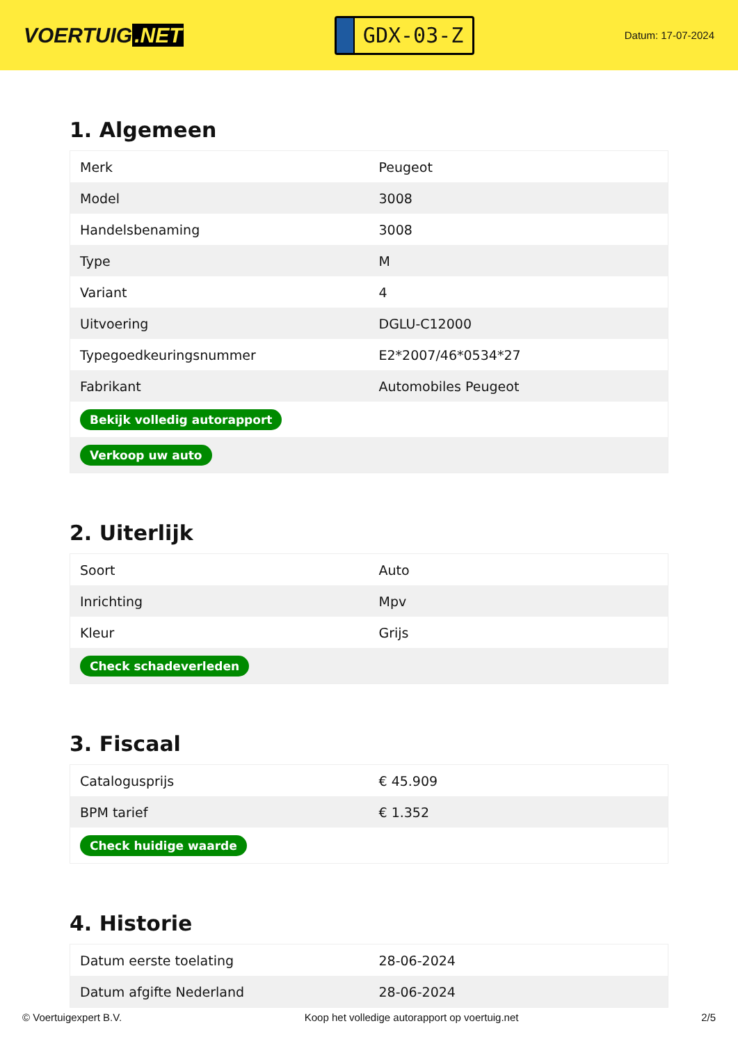VOERTUIG.NET
GDX-03-Z
Datum: 17-07-2024
1. Algemeen
| Merk | Peugeot |
| Model | 3008 |
| Handelsbenaming | 3008 |
| Type | M |
| Variant | 4 |
| Uitvoering | DGLU-C12000 |
| Typegoedkeuringsnummer | E2*2007/46*0534*27 |
| Fabrikant | Automobiles Peugeot |
| Bekijk volledig autorapport | |
| Verkoop uw auto | |
2. Uiterlijk
| Soort | Auto |
| Inrichting | Mpv |
| Kleur | Grijs |
| Check schadeverleden | |
3. Fiscaal
| Catalogusprijs | € 45.909 |
| BPM tarief | € 1.352 |
| Check huidige waarde | |
4. Historie
| Datum eerste toelating | 28-06-2024 |
| Datum afgifte Nederland | 28-06-2024 |
© Voertuigexpert B.V. Koop het volledige autorapport op voertuig.net 2/5